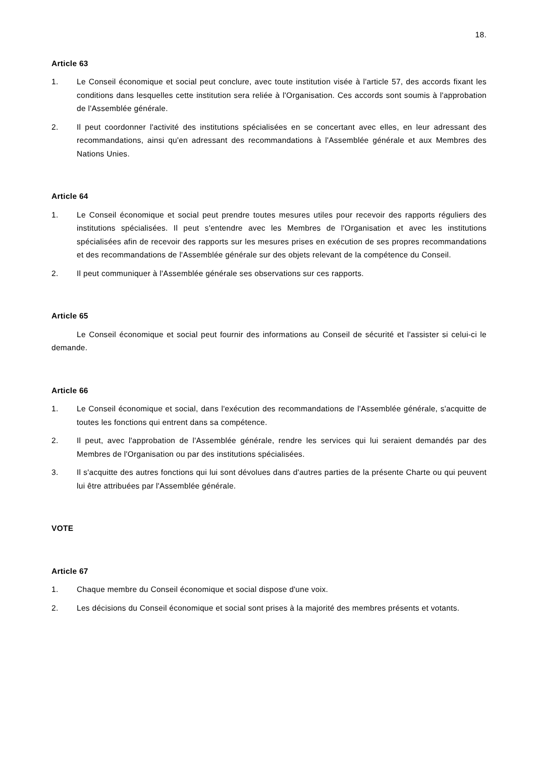18.
Article 63
1. Le Conseil économique et social peut conclure, avec toute institution visée à l'article 57, des accords fixant les conditions dans lesquelles cette institution sera reliée à l'Organisation. Ces accords sont soumis à l'approbation de l'Assemblée générale.
2. Il peut coordonner l'activité des institutions spécialisées en se concertant avec elles, en leur adressant des recommandations, ainsi qu'en adressant des recommandations à l'Assemblée générale et aux Membres des Nations Unies.
Article 64
1. Le Conseil économique et social peut prendre toutes mesures utiles pour recevoir des rapports réguliers des institutions spécialisées. Il peut s'entendre avec les Membres de l'Organisation et avec les institutions spécialisées afin de recevoir des rapports sur les mesures prises en exécution de ses propres recommandations et des recommandations de l'Assemblée générale sur des objets relevant de la compétence du Conseil.
2. Il peut communiquer à l'Assemblée générale ses observations sur ces rapports.
Article 65
Le Conseil économique et social peut fournir des informations au Conseil de sécurité et l'assister si celui-ci le demande.
Article 66
1. Le Conseil économique et social, dans l'exécution des recommandations de l'Assemblée générale, s'acquitte de toutes les fonctions qui entrent dans sa compétence.
2. Il peut, avec l'approbation de l'Assemblée générale, rendre les services qui lui seraient demandés par des Membres de l'Organisation ou par des institutions spécialisées.
3. Il s'acquitte des autres fonctions qui lui sont dévolues dans d'autres parties de la présente Charte ou qui peuvent lui être attribuées par l'Assemblée générale.
VOTE
Article 67
1. Chaque membre du Conseil économique et social dispose d'une voix.
2. Les décisions du Conseil économique et social sont prises à la majorité des membres présents et votants.